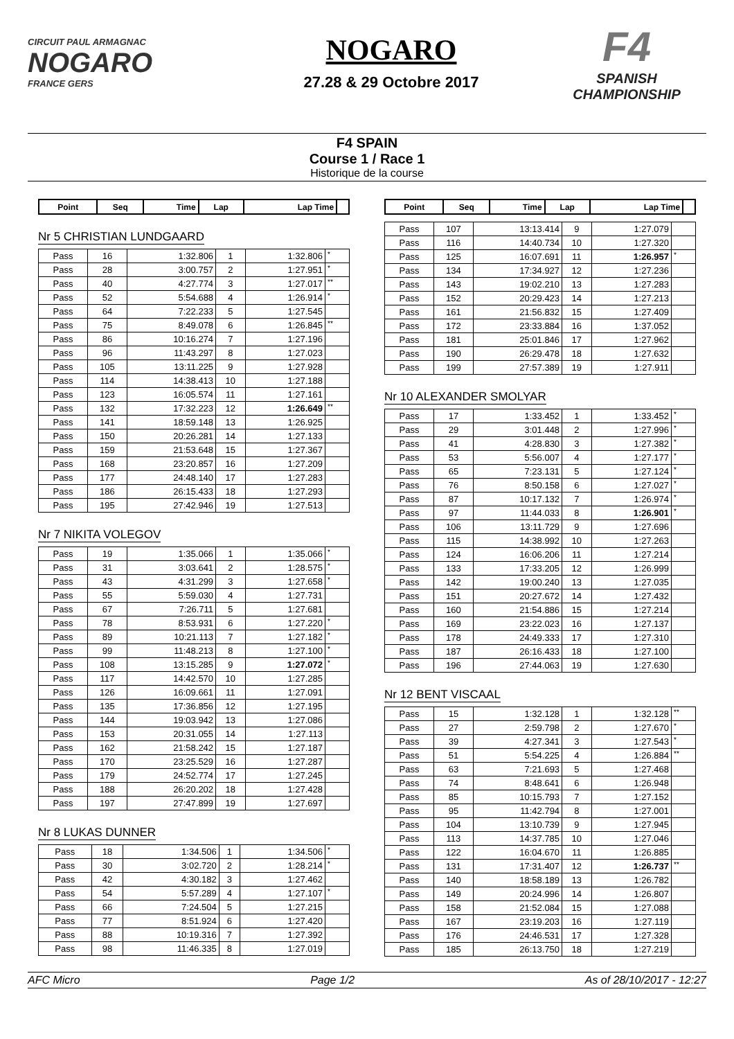CIRCUIT PAUL ARMAGNAC
NOGARO
FRANCE GERS
NOGARO
27.28 & 29 Octobre 2017
F4
SPANISH CHAMPIONSHIP
F4 SPAIN
Course 1 / Race 1
Historique de la course
| Point | Seq | Time | Lap | Lap Time | |
| --- | --- | --- | --- | --- | --- |
Nr 5 CHRISTIAN LUNDGAARD
| Pass | 16 | 1:32.806 | 1 | 1:32.806 | * |
| Pass | 28 | 3:00.757 | 2 | 1:27.951 | * |
| Pass | 40 | 4:27.774 | 3 | 1:27.017 | ** |
| Pass | 52 | 5:54.688 | 4 | 1:26.914 | * |
| Pass | 64 | 7:22.233 | 5 | 1:27.545 | |
| Pass | 75 | 8:49.078 | 6 | 1:26.845 | ** |
| Pass | 86 | 10:16.274 | 7 | 1:27.196 | |
| Pass | 96 | 11:43.297 | 8 | 1:27.023 | |
| Pass | 105 | 13:11.225 | 9 | 1:27.928 | |
| Pass | 114 | 14:38.413 | 10 | 1:27.188 | |
| Pass | 123 | 16:05.574 | 11 | 1:27.161 | |
| Pass | 132 | 17:32.223 | 12 | 1:26.649 | ** |
| Pass | 141 | 18:59.148 | 13 | 1:26.925 | |
| Pass | 150 | 20:26.281 | 14 | 1:27.133 | |
| Pass | 159 | 21:53.648 | 15 | 1:27.367 | |
| Pass | 168 | 23:20.857 | 16 | 1:27.209 | |
| Pass | 177 | 24:48.140 | 17 | 1:27.283 | |
| Pass | 186 | 26:15.433 | 18 | 1:27.293 | |
| Pass | 195 | 27:42.946 | 19 | 1:27.513 | |
Nr 7 NIKITA VOLEGOV
| Pass | 19 | 1:35.066 | 1 | 1:35.066 | * |
| Pass | 31 | 3:03.641 | 2 | 1:28.575 | * |
| Pass | 43 | 4:31.299 | 3 | 1:27.658 | * |
| Pass | 55 | 5:59.030 | 4 | 1:27.731 | |
| Pass | 67 | 7:26.711 | 5 | 1:27.681 | |
| Pass | 78 | 8:53.931 | 6 | 1:27.220 | * |
| Pass | 89 | 10:21.113 | 7 | 1:27.182 | * |
| Pass | 99 | 11:48.213 | 8 | 1:27.100 | * |
| Pass | 108 | 13:15.285 | 9 | 1:27.072 | * |
| Pass | 117 | 14:42.570 | 10 | 1:27.285 | |
| Pass | 126 | 16:09.661 | 11 | 1:27.091 | |
| Pass | 135 | 17:36.856 | 12 | 1:27.195 | |
| Pass | 144 | 19:03.942 | 13 | 1:27.086 | |
| Pass | 153 | 20:31.055 | 14 | 1:27.113 | |
| Pass | 162 | 21:58.242 | 15 | 1:27.187 | |
| Pass | 170 | 23:25.529 | 16 | 1:27.287 | |
| Pass | 179 | 24:52.774 | 17 | 1:27.245 | |
| Pass | 188 | 26:20.202 | 18 | 1:27.428 | |
| Pass | 197 | 27:47.899 | 19 | 1:27.697 | |
Nr 8 LUKAS DUNNER
| Pass | 18 | 1:34.506 | 1 | 1:34.506 | * |
| Pass | 30 | 3:02.720 | 2 | 1:28.214 | * |
| Pass | 42 | 4:30.182 | 3 | 1:27.462 | |
| Pass | 54 | 5:57.289 | 4 | 1:27.107 | * |
| Pass | 66 | 7:24.504 | 5 | 1:27.215 | |
| Pass | 77 | 8:51.924 | 6 | 1:27.420 | |
| Pass | 88 | 10:19.316 | 7 | 1:27.392 | |
| Pass | 98 | 11:46.335 | 8 | 1:27.019 | |
| Point | Seq | Time | Lap | Lap Time | |
| --- | --- | --- | --- | --- | --- |
| Pass | 107 | 13:13.414 | 9 | 1:27.079 | |
| Pass | 116 | 14:40.734 | 10 | 1:27.320 | |
| Pass | 125 | 16:07.691 | 11 | 1:26.957 | * |
| Pass | 134 | 17:34.927 | 12 | 1:27.236 | |
| Pass | 143 | 19:02.210 | 13 | 1:27.283 | |
| Pass | 152 | 20:29.423 | 14 | 1:27.213 | |
| Pass | 161 | 21:56.832 | 15 | 1:27.409 | |
| Pass | 172 | 23:33.884 | 16 | 1:37.052 | |
| Pass | 181 | 25:01.846 | 17 | 1:27.962 | |
| Pass | 190 | 26:29.478 | 18 | 1:27.632 | |
| Pass | 199 | 27:57.389 | 19 | 1:27.911 | |
Nr 10 ALEXANDER SMOLYAR
| Pass | 17 | 1:33.452 | 1 | 1:33.452 | * |
| Pass | 29 | 3:01.448 | 2 | 1:27.996 | * |
| Pass | 41 | 4:28.830 | 3 | 1:27.382 | * |
| Pass | 53 | 5:56.007 | 4 | 1:27.177 | * |
| Pass | 65 | 7:23.131 | 5 | 1:27.124 | * |
| Pass | 76 | 8:50.158 | 6 | 1:27.027 | * |
| Pass | 87 | 10:17.132 | 7 | 1:26.974 | * |
| Pass | 97 | 11:44.033 | 8 | 1:26.901 | * |
| Pass | 106 | 13:11.729 | 9 | 1:27.696 | |
| Pass | 115 | 14:38.992 | 10 | 1:27.263 | |
| Pass | 124 | 16:06.206 | 11 | 1:27.214 | |
| Pass | 133 | 17:33.205 | 12 | 1:26.999 | |
| Pass | 142 | 19:00.240 | 13 | 1:27.035 | |
| Pass | 151 | 20:27.672 | 14 | 1:27.432 | |
| Pass | 160 | 21:54.886 | 15 | 1:27.214 | |
| Pass | 169 | 23:22.023 | 16 | 1:27.137 | |
| Pass | 178 | 24:49.333 | 17 | 1:27.310 | |
| Pass | 187 | 26:16.433 | 18 | 1:27.100 | |
| Pass | 196 | 27:44.063 | 19 | 1:27.630 | |
Nr 12 BENT VISCAAL
| Pass | 15 | 1:32.128 | 1 | 1:32.128 | ** |
| Pass | 27 | 2:59.798 | 2 | 1:27.670 | * |
| Pass | 39 | 4:27.341 | 3 | 1:27.543 | * |
| Pass | 51 | 5:54.225 | 4 | 1:26.884 | ** |
| Pass | 63 | 7:21.693 | 5 | 1:27.468 | |
| Pass | 74 | 8:48.641 | 6 | 1:26.948 | |
| Pass | 85 | 10:15.793 | 7 | 1:27.152 | |
| Pass | 95 | 11:42.794 | 8 | 1:27.001 | |
| Pass | 104 | 13:10.739 | 9 | 1:27.945 | |
| Pass | 113 | 14:37.785 | 10 | 1:27.046 | |
| Pass | 122 | 16:04.670 | 11 | 1:26.885 | |
| Pass | 131 | 17:31.407 | 12 | 1:26.737 | ** |
| Pass | 140 | 18:58.189 | 13 | 1:26.782 | |
| Pass | 149 | 20:24.996 | 14 | 1:26.807 | |
| Pass | 158 | 21:52.084 | 15 | 1:27.088 | |
| Pass | 167 | 23:19.203 | 16 | 1:27.119 | |
| Pass | 176 | 24:46.531 | 17 | 1:27.328 | |
| Pass | 185 | 26:13.750 | 18 | 1:27.219 | |
AFC Micro Page 1/2 As of 28/10/2017 - 12:27